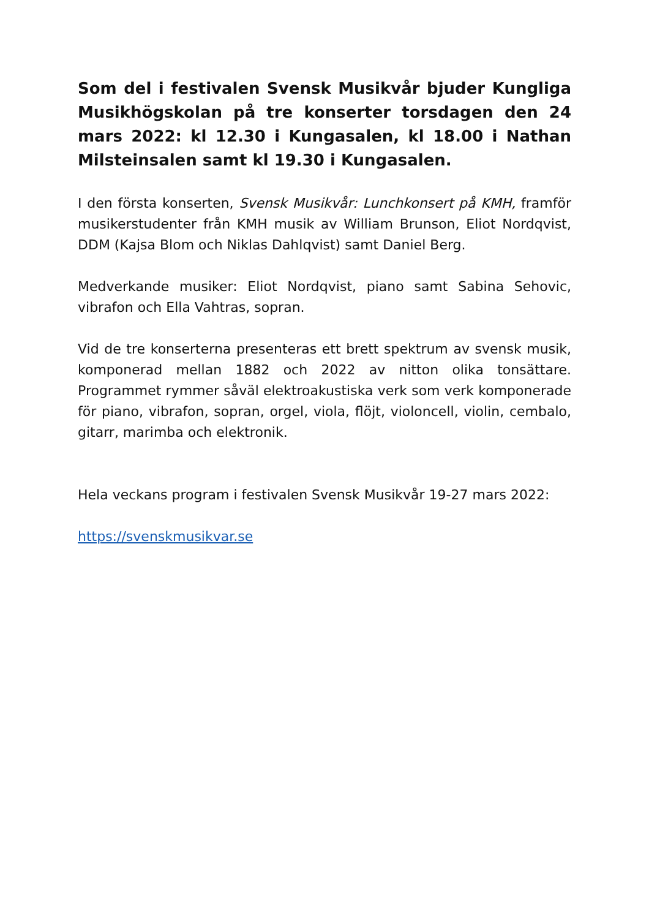Som del i festivalen Svensk Musikvår bjuder Kungliga Musikhögskolan på tre konserter torsdagen den 24 mars 2022: kl 12.30 i Kungasalen, kl 18.00 i Nathan Milsteinsalen samt kl 19.30 i Kungasalen.
I den första konserten, Svensk Musikvår: Lunchkonsert på KMH, framför musikerstudenter från KMH musik av William Brunson, Eliot Nordqvist, DDM (Kajsa Blom och Niklas Dahlqvist) samt Daniel Berg.
Medverkande musiker: Eliot Nordqvist, piano samt Sabina Sehovic, vibrafon och Ella Vahtras, sopran.
Vid de tre konserterna presenteras ett brett spektrum av svensk musik, komponerad mellan 1882 och 2022 av nitton olika tonsättare. Programmet rymmer såväl elektroakustiska verk som verk komponerade för piano, vibrafon, sopran, orgel, viola, flöjt, violoncell, violin, cembalo, gitarr, marimba och elektronik.
Hela veckans program i festivalen Svensk Musikvår 19-27 mars 2022:
https://svenskmusikvar.se